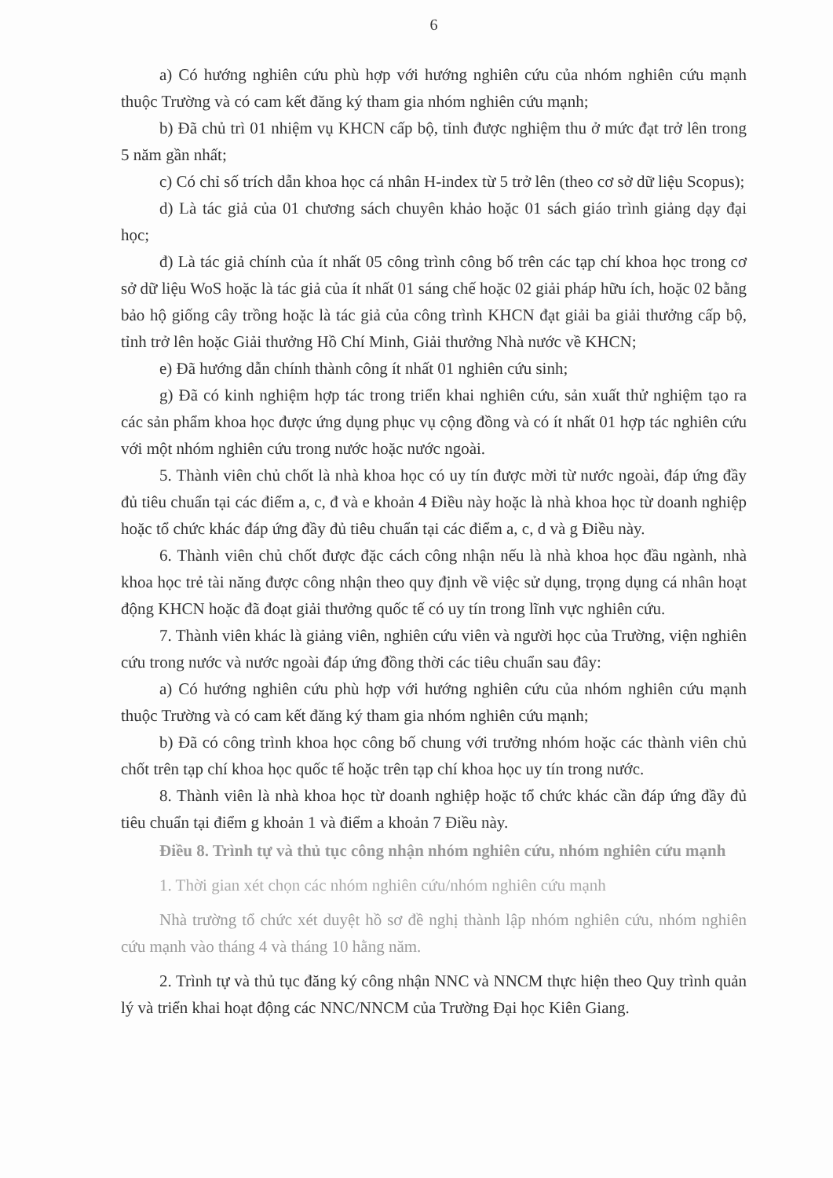6
a) Có hướng nghiên cứu phù hợp với hướng nghiên cứu của nhóm nghiên cứu mạnh thuộc Trường và có cam kết đăng ký tham gia nhóm nghiên cứu mạnh;
b) Đã chủ trì 01 nhiệm vụ KHCN cấp bộ, tỉnh được nghiệm thu ở mức đạt trở lên trong 5 năm gần nhất;
c) Có chỉ số trích dẫn khoa học cá nhân H-index từ 5 trở lên (theo cơ sở dữ liệu Scopus);
d) Là tác giả của 01 chương sách chuyên khảo hoặc 01 sách giáo trình giảng dạy đại học;
đ) Là tác giả chính của ít nhất 05 công trình công bố trên các tạp chí khoa học trong cơ sở dữ liệu WoS hoặc là tác giả của ít nhất 01 sáng chế hoặc 02 giải pháp hữu ích, hoặc 02 bằng bảo hộ giống cây trồng hoặc là tác giả của công trình KHCN đạt giải ba giải thưởng cấp bộ, tỉnh trở lên hoặc Giải thưởng Hồ Chí Minh, Giải thưởng Nhà nước về KHCN;
e) Đã hướng dẫn chính thành công ít nhất 01 nghiên cứu sinh;
g) Đã có kinh nghiệm hợp tác trong triển khai nghiên cứu, sản xuất thử nghiệm tạo ra các sản phẩm khoa học được ứng dụng phục vụ cộng đồng và có ít nhất 01 hợp tác nghiên cứu với một nhóm nghiên cứu trong nước hoặc nước ngoài.
5. Thành viên chủ chốt là nhà khoa học có uy tín được mời từ nước ngoài, đáp ứng đầy đủ tiêu chuẩn tại các điểm a, c, đ và e khoản 4 Điều này hoặc là nhà khoa học từ doanh nghiệp hoặc tổ chức khác đáp ứng đầy đủ tiêu chuẩn tại các điểm a, c, d và g Điều này.
6. Thành viên chủ chốt được đặc cách công nhận nếu là nhà khoa học đầu ngành, nhà khoa học trẻ tài năng được công nhận theo quy định về việc sử dụng, trọng dụng cá nhân hoạt động KHCN hoặc đã đoạt giải thưởng quốc tế có uy tín trong lĩnh vực nghiên cứu.
7. Thành viên khác là giảng viên, nghiên cứu viên và người học của Trường, viện nghiên cứu trong nước và nước ngoài đáp ứng đồng thời các tiêu chuẩn sau đây:
a) Có hướng nghiên cứu phù hợp với hướng nghiên cứu của nhóm nghiên cứu mạnh thuộc Trường và có cam kết đăng ký tham gia nhóm nghiên cứu mạnh;
b) Đã có công trình khoa học công bố chung với trưởng nhóm hoặc các thành viên chủ chốt trên tạp chí khoa học quốc tế hoặc trên tạp chí khoa học uy tín trong nước.
8. Thành viên là nhà khoa học từ doanh nghiệp hoặc tổ chức khác cần đáp ứng đầy đủ tiêu chuẩn tại điểm g khoản 1 và điểm a khoản 7 Điều này.
Điều 8. Trình tự và thủ tục công nhận nhóm nghiên cứu, nhóm nghiên cứu mạnh
1. Thời gian xét chọn các nhóm nghiên cứu/nhóm nghiên cứu mạnh
Nhà trường tổ chức xét duyệt hồ sơ đề nghị thành lập nhóm nghiên cứu, nhóm nghiên cứu mạnh vào tháng 4 và tháng 10 hằng năm.
2. Trình tự và thủ tục đăng ký công nhận NNC và NNCM thực hiện theo Quy trình quản lý và triển khai hoạt động các NNC/NNCM của Trường Đại học Kiên Giang.